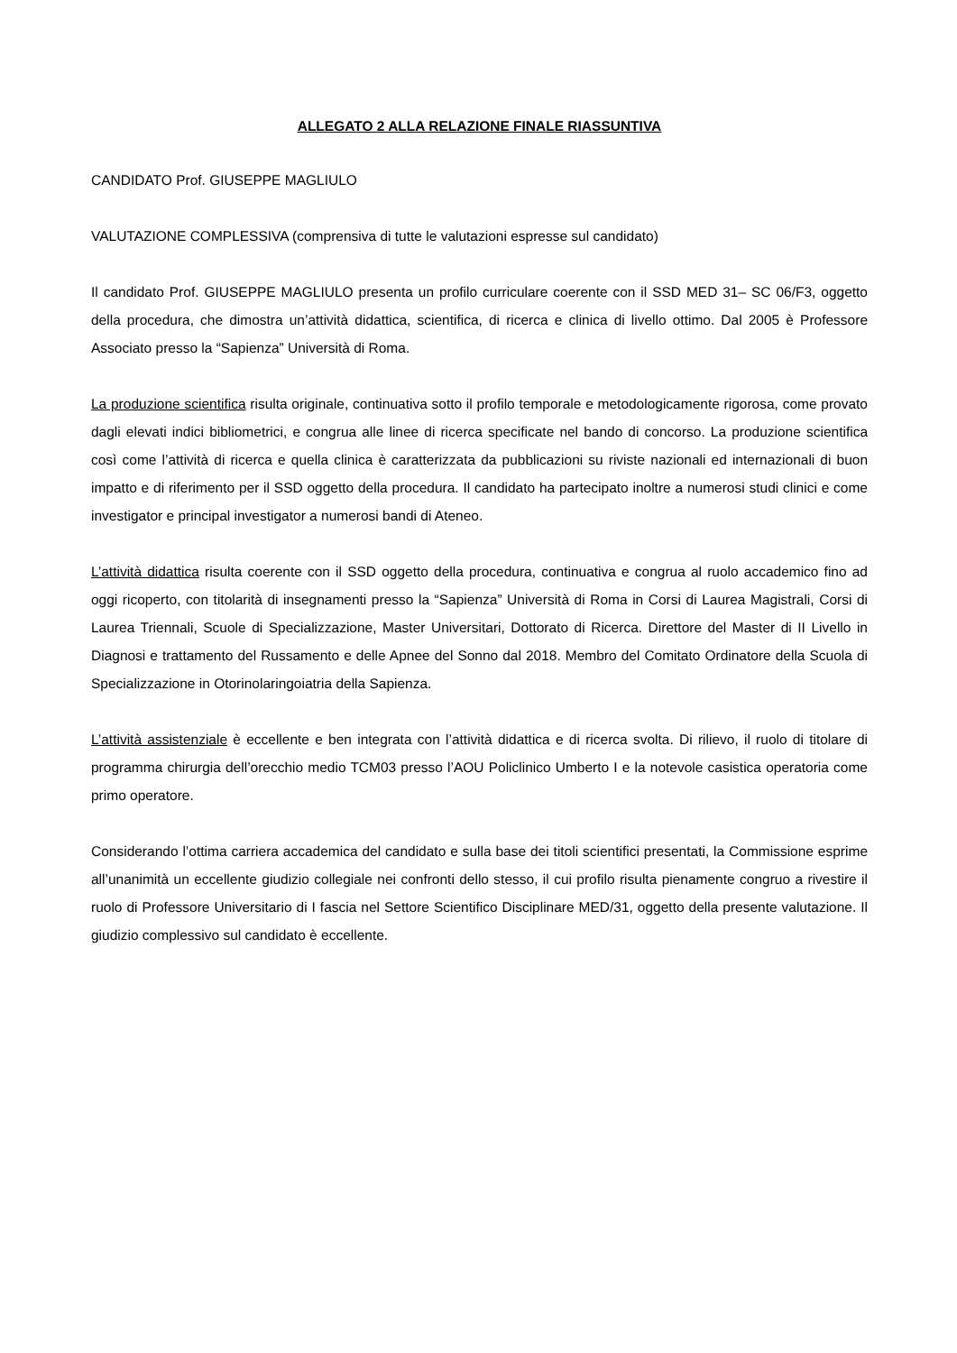ALLEGATO 2 ALLA RELAZIONE FINALE RIASSUNTIVA
CANDIDATO Prof. GIUSEPPE MAGLIULO
VALUTAZIONE COMPLESSIVA (comprensiva di tutte le valutazioni espresse sul candidato)
Il candidato Prof. GIUSEPPE MAGLIULO presenta un profilo curriculare coerente con il SSD MED 31– SC 06/F3, oggetto della procedura, che dimostra un’attività didattica, scientifica, di ricerca e clinica di livello ottimo. Dal 2005 è Professore Associato presso la “Sapienza” Università di Roma.
La produzione scientifica risulta originale, continuativa sotto il profilo temporale e metodologicamente rigorosa, come provato dagli elevati indici bibliometrici, e congrua alle linee di ricerca specificate nel bando di concorso. La produzione scientifica così come l’attività di ricerca e quella clinica è caratterizzata da pubblicazioni su riviste nazionali ed internazionali di buon impatto e di riferimento per il SSD oggetto della procedura. Il candidato ha partecipato inoltre a numerosi studi clinici e come investigator e principal investigator a numerosi bandi di Ateneo.
L’attività didattica risulta coerente con il SSD oggetto della procedura, continuativa e congrua al ruolo accademico fino ad oggi ricoperto, con titolarità di insegnamenti presso la “Sapienza” Università di Roma in Corsi di Laurea Magistrali, Corsi di Laurea Triennali, Scuole di Specializzazione, Master Universitari, Dottorato di Ricerca. Direttore del Master di II Livello in Diagnosi e trattamento del Russamento e delle Apnee del Sonno dal 2018. Membro del Comitato Ordinatore della Scuola di Specializzazione in Otorinolaringoiatria della Sapienza.
L’attività assistenziale è eccellente e ben integrata con l’attività didattica e di ricerca svolta. Di rilievo, il ruolo di titolare di programma chirurgia dell’orecchio medio TCM03 presso l’AOU Policlinico Umberto I e la notevole casistica operatoria come primo operatore.
Considerando l’ottima carriera accademica del candidato e sulla base dei titoli scientifici presentati, la Commissione esprime all’unanimità un eccellente giudizio collegiale nei confronti dello stesso, il cui profilo risulta pienamente congruo a rivestire il ruolo di Professore Universitario di I fascia nel Settore Scientifico Disciplinare MED/31, oggetto della presente valutazione. Il giudizio complessivo sul candidato è eccellente.